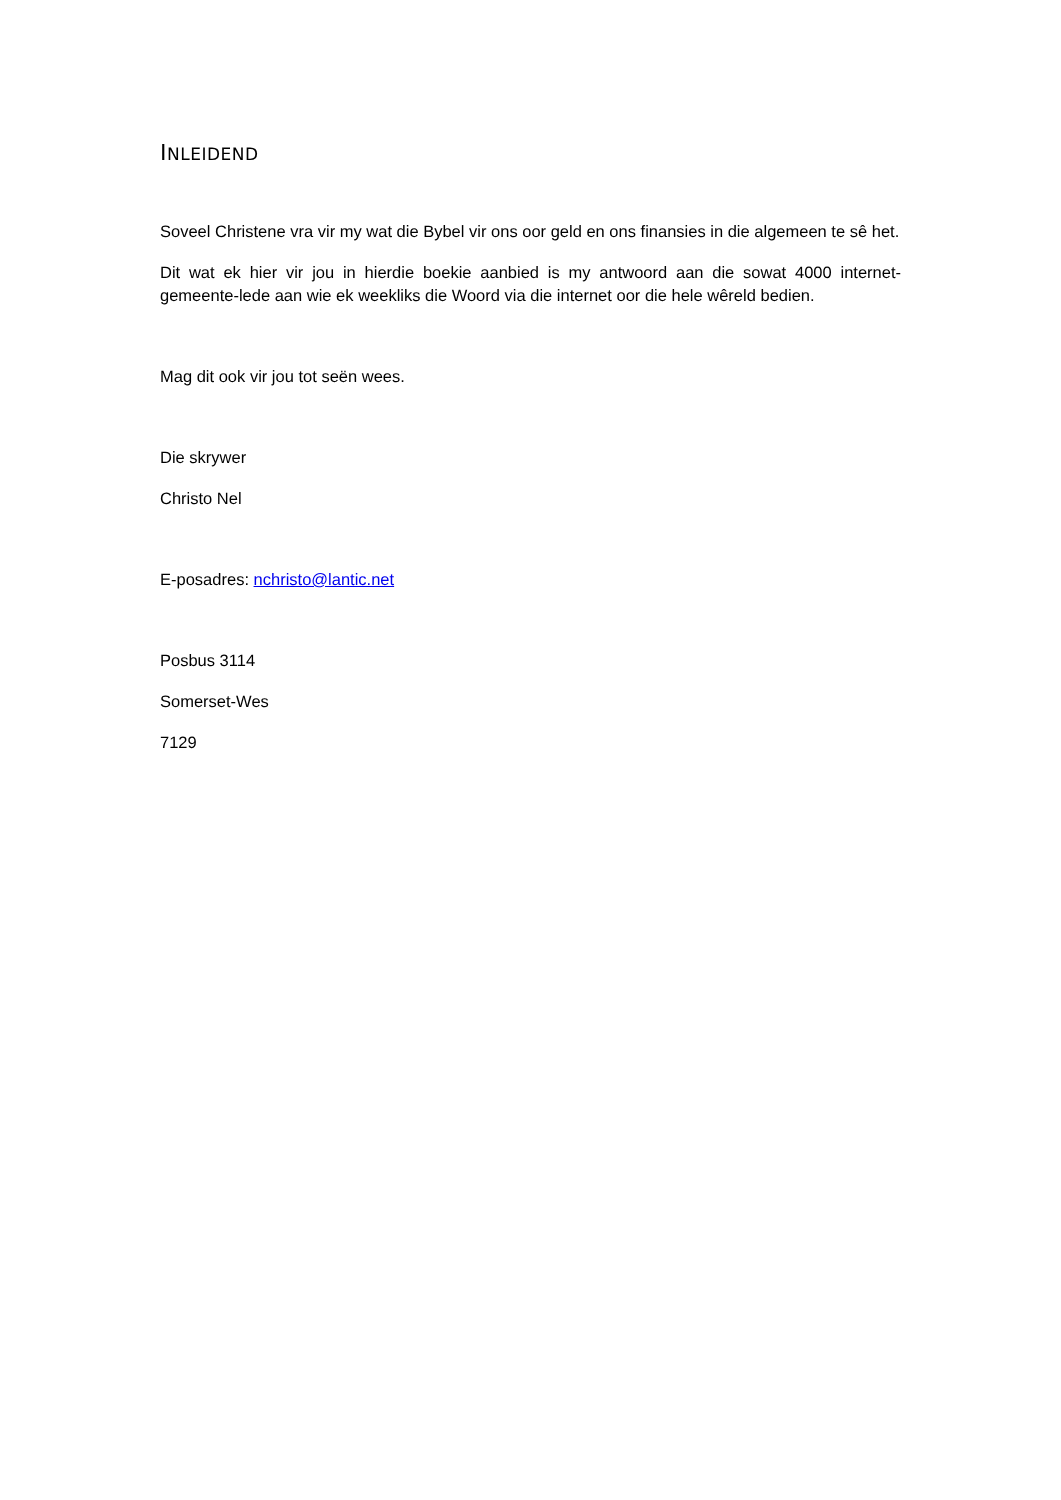INLEIDEND
Soveel Christene vra vir my wat die Bybel vir ons oor geld en ons finansies in die algemeen te sê het.
Dit wat ek hier vir jou in hierdie boekie aanbied is my antwoord aan die sowat 4000 internet-gemeente-lede aan wie ek weekliks die Woord via die internet oor die hele wêreld bedien.
Mag dit ook vir jou tot seën wees.
Die skrywer
Christo Nel
E-posadres: nchristo@lantic.net
Posbus 3114
Somerset-Wes
7129